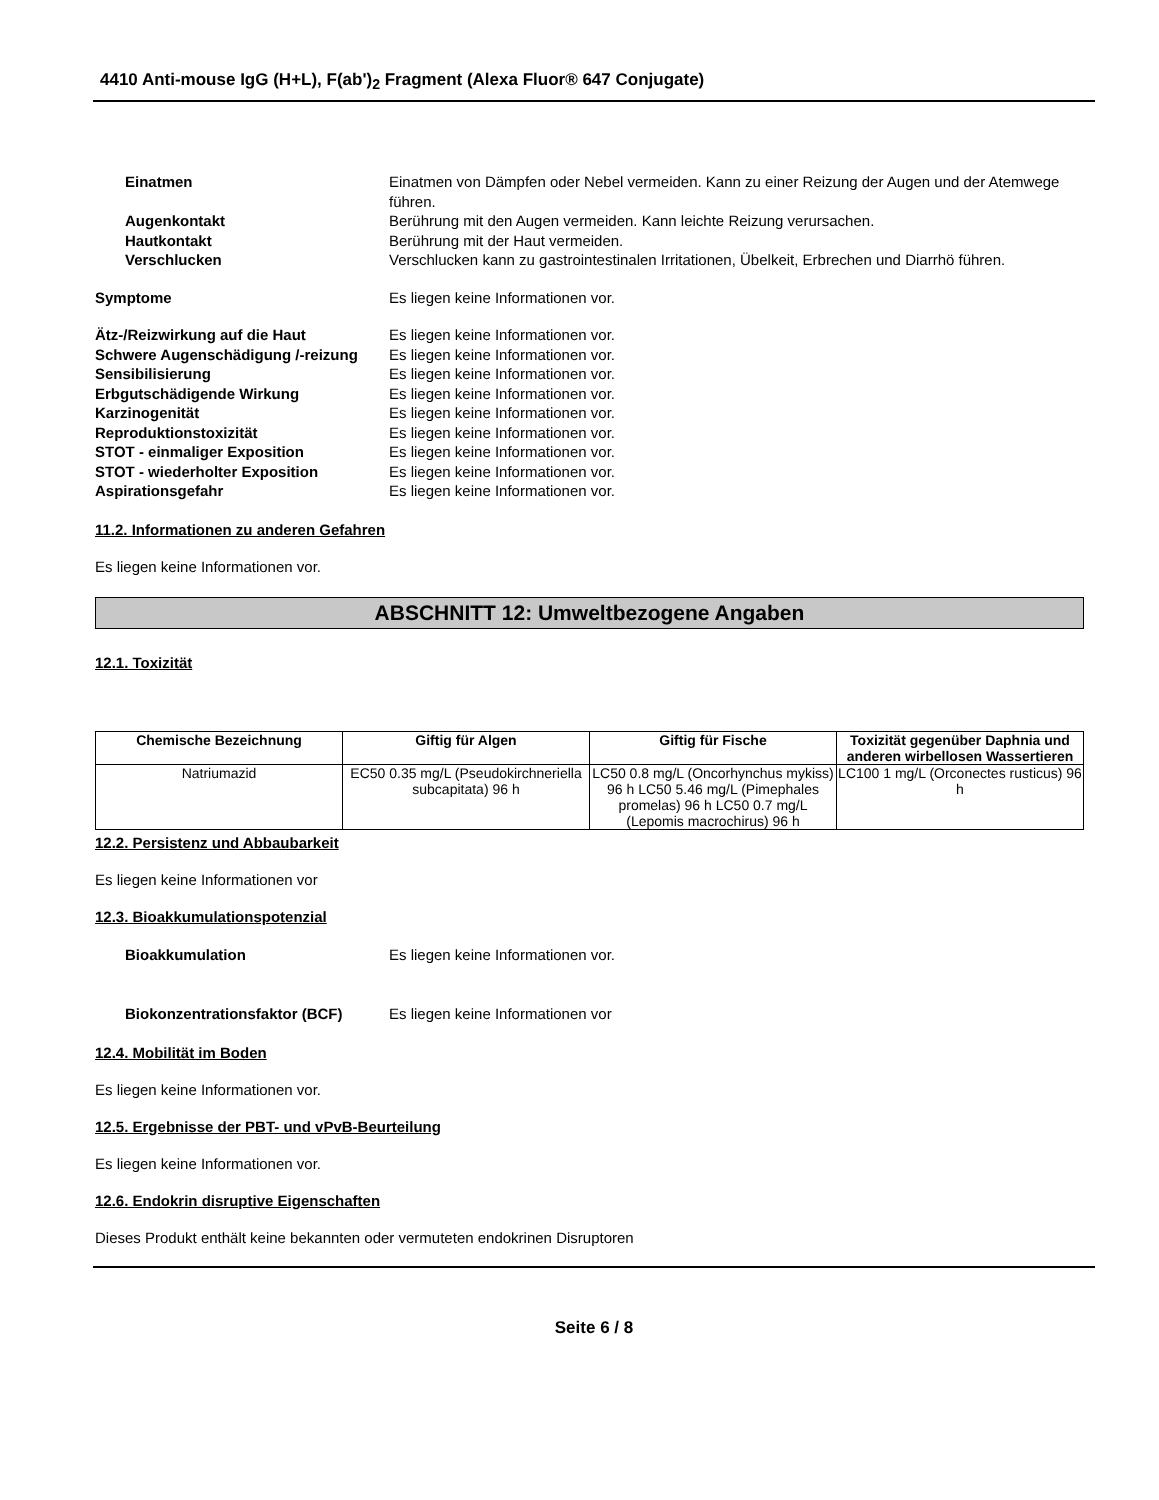4410 Anti-mouse IgG (H+L), F(ab')<sub>2</sub> Fragment (Alexa Fluor® 647 Conjugate)
Einatmen Einatmen von Dämpfen oder Nebel vermeiden. Kann zu einer Reizung der Augen und der Atemwege führen.
Augenkontakt Berührung mit den Augen vermeiden. Kann leichte Reizung verursachen.
Hautkontakt Berührung mit der Haut vermeiden.
Verschlucken Verschlucken kann zu gastrointestinalen Irritationen, Übelkeit, Erbrechen und Diarrhö führen.
Symptome Es liegen keine Informationen vor.
Ätz-/Reizwirkung auf die Haut Es liegen keine Informationen vor.
Schwere Augenschädigung /-reizung
Es liegen keine Informationen vor.
Sensibilisierung Es liegen keine Informationen vor.
Erbgutschädigende Wirkung Es liegen keine Informationen vor.
Karzinogenität Es liegen keine Informationen vor.
Reproduktionstoxizität Es liegen keine Informationen vor.
STOT - einmaliger Exposition Es liegen keine Informationen vor.
STOT - wiederholter Exposition Es liegen keine Informationen vor.
Aspirationsgefahr Es liegen keine Informationen vor.
11.2. Informationen zu anderen Gefahren
Es liegen keine Informationen vor.
ABSCHNITT 12: Umweltbezogene Angaben
12.1. Toxizität
| Chemische Bezeichnung | Giftig für Algen | Giftig für Fische | Toxizität gegenüber Daphnia und anderen wirbellosen Wassertieren |
| --- | --- | --- | --- |
| Natriumazid | EC50 0.35 mg/L (Pseudokirchneriella subcapitata) 96 h | LC50 0.8 mg/L (Oncorhynchus mykiss) 96 h LC50 5.46 mg/L (Pimephales promelas) 96 h LC50 0.7 mg/L (Lepomis macrochirus) 96 h | LC100 1 mg/L (Orconectes rusticus) 96 h |
12.2. Persistenz und Abbaubarkeit
Es liegen keine Informationen vor
12.3. Bioakkumulationspotenzial
Bioakkumulation Es liegen keine Informationen vor.
Biokonzentrationsfaktor (BCF) Es liegen keine Informationen vor
12.4. Mobilität im Boden
Es liegen keine Informationen vor.
12.5. Ergebnisse der PBT- und vPvB-Beurteilung
Es liegen keine Informationen vor.
12.6. Endokrin disruptive Eigenschaften
Dieses Produkt enthält keine bekannten oder vermuteten endokrinen Disruptoren
Seite 6 / 8